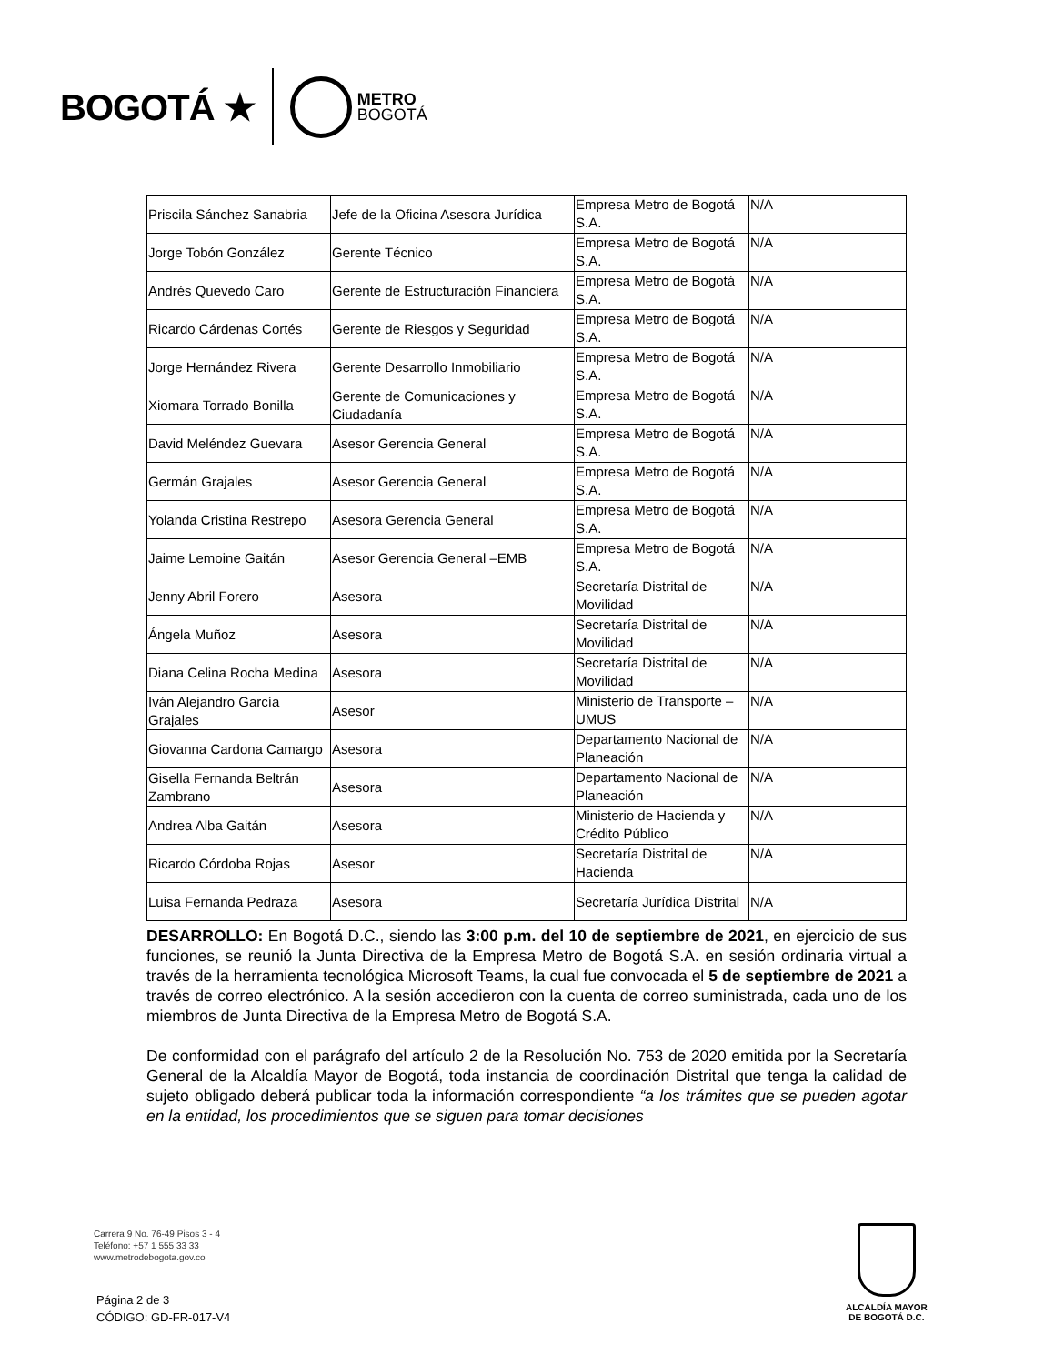BOGOTÁ ★
METRO
BOGOTÁ
| Priscila Sánchez Sanabria | Jefe de la Oficina Asesora Jurídica | Empresa Metro de Bogotá S.A. | N/A |
| Jorge Tobón González | Gerente Técnico | Empresa Metro de Bogotá S.A. | N/A |
| Andrés Quevedo Caro | Gerente de Estructuración Financiera | Empresa Metro de Bogotá S.A. | N/A |
| Ricardo Cárdenas Cortés | Gerente de Riesgos y Seguridad | Empresa Metro de Bogotá S.A. | N/A |
| Jorge Hernández Rivera | Gerente Desarrollo Inmobiliario | Empresa Metro de Bogotá S.A. | N/A |
| Xiomara Torrado Bonilla | Gerente de Comunicaciones y Ciudadanía | Empresa Metro de Bogotá S.A. | N/A |
| David Meléndez Guevara | Asesor Gerencia General | Empresa Metro de Bogotá S.A. | N/A |
| Germán Grajales | Asesor Gerencia General | Empresa Metro de Bogotá S.A. | N/A |
| Yolanda Cristina Restrepo | Asesora Gerencia General | Empresa Metro de Bogotá S.A. | N/A |
| Jaime Lemoine Gaitán | Asesor Gerencia General –EMB | Empresa Metro de Bogotá S.A. | N/A |
| Jenny Abril Forero | Asesora | Secretaría Distrital de Movilidad | N/A |
| Ángela Muñoz | Asesora | Secretaría Distrital de Movilidad | N/A |
| Diana Celina Rocha Medina | Asesora | Secretaría Distrital de Movilidad | N/A |
| Iván Alejandro García Grajales | Asesor | Ministerio de Transporte – UMUS | N/A |
| Giovanna Cardona Camargo | Asesora | Departamento Nacional de Planeación | N/A |
| Gisella Fernanda Beltrán Zambrano | Asesora | Departamento Nacional de Planeación | N/A |
| Andrea Alba Gaitán | Asesora | Ministerio de Hacienda y Crédito Público | N/A |
| Ricardo Córdoba Rojas | Asesor | Secretaría Distrital de Hacienda | N/A |
| Luisa Fernanda Pedraza | Asesora | Secretaría Jurídica Distrital | N/A |
DESARROLLO: En Bogotá D.C., siendo las 3:00 p.m. del 10 de septiembre de 2021, en ejercicio de sus funciones, se reunió la Junta Directiva de la Empresa Metro de Bogotá S.A. en sesión ordinaria virtual a través de la herramienta tecnológica Microsoft Teams, la cual fue convocada el 5 de septiembre de 2021 a través de correo electrónico. A la sesión accedieron con la cuenta de correo suministrada, cada uno de los miembros de Junta Directiva de la Empresa Metro de Bogotá S.A.
De conformidad con el parágrafo del artículo 2 de la Resolución No. 753 de 2020 emitida por la Secretaría General de la Alcaldía Mayor de Bogotá, toda instancia de coordinación Distrital que tenga la calidad de sujeto obligado deberá publicar toda la información correspondiente “a los trámites que se pueden agotar en la entidad, los procedimientos que se siguen para tomar decisiones
Carrera 9 No. 76-49 Pisos 3 - 4
Teléfono: +57 1 555 33 33
www.metrodebogota.gov.co
Página 2 de 3
CÓDIGO: GD-FR-017-V4
ALCALDÍA MAYOR
DE BOGOTÁ D.C.